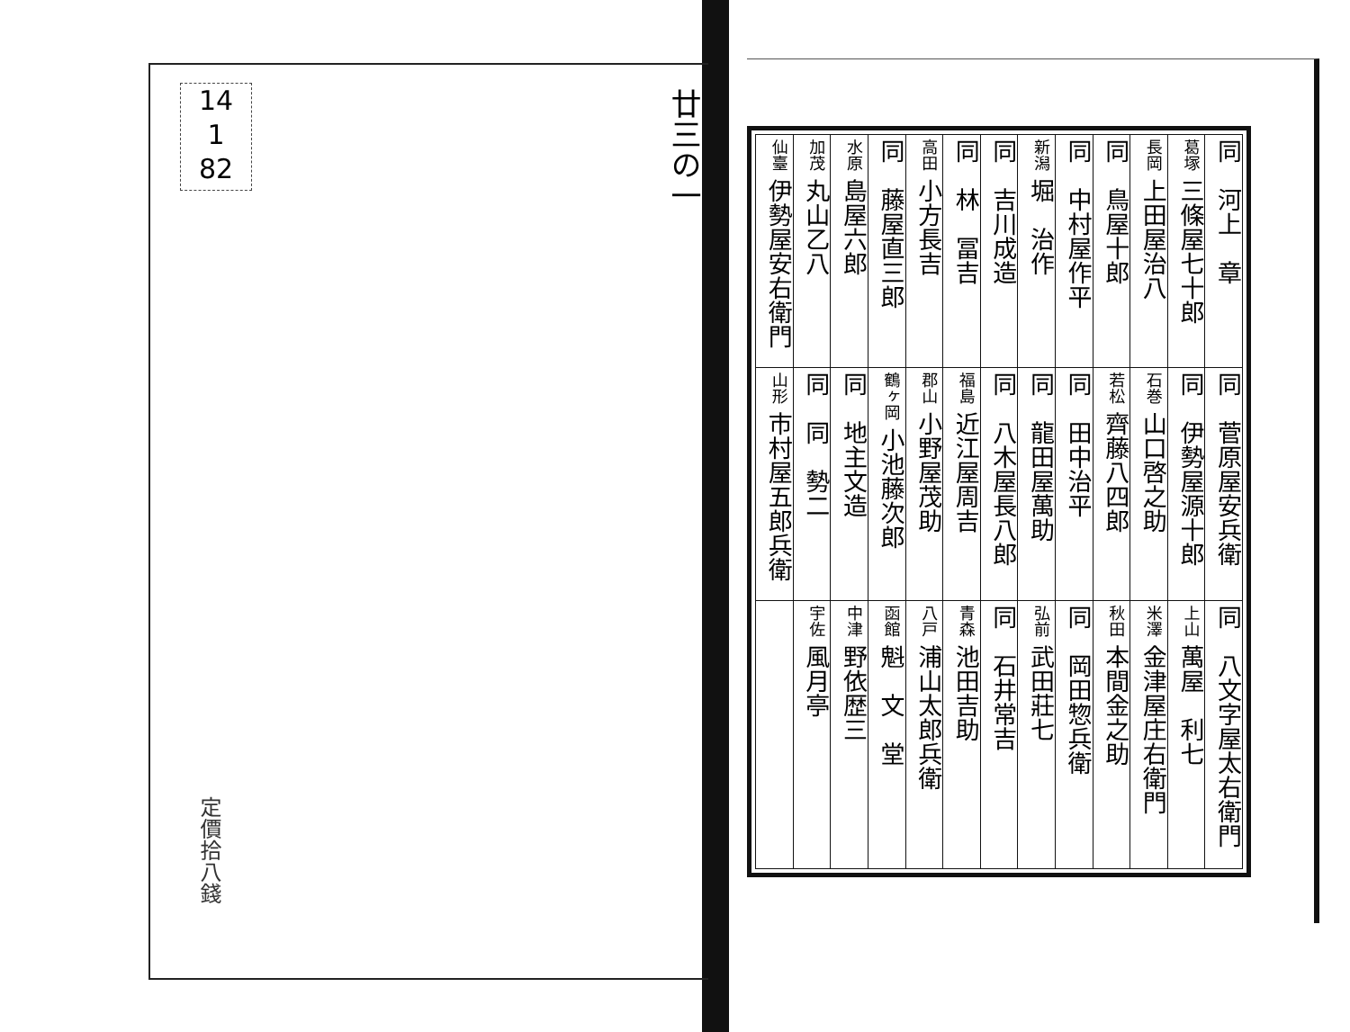| 同 河上 章 | 同 菅原屋安兵衛 | 同 八文字屋太右衛門 |
| 葛塚 三條屋七十郎 | 同 伊勢屋源十郎 | 上山 萬屋 利七 |
| 長岡 上田屋治八 | 石巻 山口啓之助 | 米澤 金津屋庄右衛門 |
| 同 鳥屋十郎 | 若松 齊藤八四郎 | 秋田 本間金之助 |
| 同 中村屋作平 | 同 田中治平 | 同 岡田惣兵衛 |
| 新潟 堀 治作 | 同 龍田屋萬助 | 弘前 武田莊七 |
| 同 吉川成造 | 同 八木屋長八郎 | 同 石井常吉 |
| 同 林 冨吉 | 福島 近江屋周吉 | 青森 池田吉助 |
| 高田 小方長吉 | 郡山 小野屋茂助 | 八戸 浦山太郎兵衛 |
| 同 藤屋直三郎 | 鶴ヶ岡 小池藤次郎 | 函館 魁 文 堂 |
| 水原 島屋六郎 | 同 地主文造 | 中津 野依歴三 |
| 加茂 丸山乙八 | 同 同 勢二 | 宇佐 風月亭 |
| 仙臺 伊勢屋安右衛門 | 山形 市村屋五郎兵衛 | |
14
1
82
廿三の一
定價拾八錢